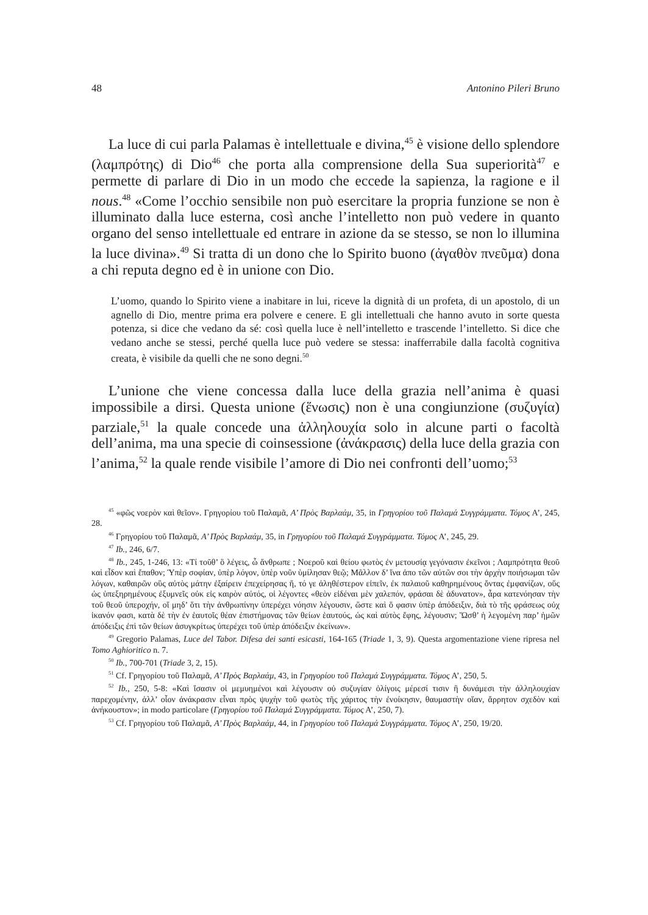48 Antonino Pileri Bruno
La luce di cui parla Palamas è intellettuale e divina,<sup>45</sup> è visione dello splendore (λαμπρότης) di Dio<sup>46</sup> che porta alla comprensione della Sua superiorità<sup>47</sup> e permette di parlare di Dio in un modo che eccede la sapienza, la ragione e il nous.<sup>48</sup> «Come l’occhio sensibile non può esercitare la propria funzione se non è illuminato dalla luce esterna, così anche l’intelletto non può vedere in quanto organo del senso intellettuale ed entrare in azione da se stesso, se non lo illumina la luce divina».<sup>49</sup> Si tratta di un dono che lo Spirito buono (ἀγαθὸν πνεῦμα) dona a chi reputa degno ed è in unione con Dio.
L’uomo, quando lo Spirito viene a inabitare in lui, riceve la dignità di un profeta, di un apostolo, di un agnello di Dio, mentre prima era polvere e cenere. E gli intellettuali che hanno avuto in sorte questa potenza, si dice che vedano da sé: così quella luce è nell’intelletto e trascende l’intelletto. Si dice che vedano anche se stessi, perché quella luce può vedere se stessa: inafferrabile dalla facoltà cognitiva creata, è visibile da quelli che ne sono degni.<sup>50</sup>
L’unione che viene concessa dalla luce della grazia nell’anima è quasi impossibile a dirsi. Questa unione (ἕνωσις) non è una congiunzione (συζυγία) parziale,<sup>51</sup> la quale concede una ἀλληλουχία solo in alcune parti o facoltà dell’anima, ma una specie di coinsessione (ἀνάκρασις) della luce della grazia con l’anima,<sup>52</sup> la quale rende visibile l’amore di Dio nei confronti dell’uomo;<sup>53</sup>
<sup>45</sup> «φῶς νοερὸν καὶ θεῖον». Γρηγορίου τοῦ Παλαμᾶ, Α’ Πρὸς Βαρλαάμ, 35, in Γρηγορίου τοῦ Παλαμά Συγγράμματα. Τόμος Α’, 245, 28.
<sup>46</sup> Γρηγορίου τοῦ Παλαμᾶ, Α’ Πρὸς Βαρλαάμ, 35, in Γρηγορίου τοῦ Παλαμά Συγγράμματα. Τόμος Α’, 245, 29.
<sup>47</sup> Ib., 246, 6/7.
<sup>48</sup> Ib., 245, 1-246, 13: «Τί τοῦθ’ ὃ λέγεις, ὦ ἄνθρωπε ; Νοεροῦ καὶ θείου φωτὸς ἐν μετουσίᾳ γεγόνασιν ἐκεῖνοι ; Λαμπρότητα θεοῦ καὶ εἶδον καὶ ἔπαθον; Ὑπὲρ σοφίαν, ὑπὲρ λόγον, ὑπὲρ νοῦν ὑμίλησαν θεῷ; Μᾶλλον δ’ ἵνα ἀπο τῶν αὐτῶν σοι τὴν ἀρχὴν ποιήσωμαι τῶν λόγων, καθαιρῶν οὓς αὐτὸς μάτην ἐξαίρειν ἐπεχείρησας ἤ, τό γε ἀληθέστερον εἰπεῖν, ἐκ παλαιοῦ καθηρημένους ὄντας ἐμφανίζων, οὕς ὡς ὑπεξηρημένους ἐξυμνεῖς οὐκ εἰς καιρὸν αὐτός, οἱ λέγοντες «θεὸν εἰδέναι μὲν χαλεπόν, φράσαι δὲ ἀδυνατον», ἆρα κατενόησαν τὴν τοῦ θεοῦ ὑπεροχήν, οἵ μηδ’ ὅτι τὴν ἀνθρωπίνην ὑπερέχει νόησιν λέγουσιν, ὥστε καὶ ὅ φασιν ὑπὲρ ἀπόδειξιν, διὰ τὸ τῆς φράσεως οὐχ ἱκανόν φασι, κατὰ δὲ τὴν ἐν ἑαυτοῖς θέαν ἐπιστήμονας τῶν θείων ἑαυτούς, ὡς καὶ αὐτὸς ἔφης, λέγουσιν; Ὥσθ’ ἡ λεγομένη παρ’ ἡμῶν ἀπόδειξις ἐπὶ τῶν θείων ἀσυγκρίτως ὑπερέχει τοῦ ὑπὲρ ἀπόδειξιν ἐκείνων».
<sup>49</sup> Gregorio Palamas, Luce del Tabor. Difesa dei santi esicasti, 164-165 (Triade 1, 3, 9). Questa argomentazione viene ripresa nel Tomo Aghioritico n. 7.
<sup>50</sup> Ib., 700-701 (Triade 3, 2, 15).
<sup>51</sup> Cf. Γρηγορίου τοῦ Παλαμᾶ, Α’ Πρὸς Βαρλαάμ, 43, in Γρηγορίου τοῦ Παλαμά Συγγράμματα. Τόμος Α’, 250, 5.
<sup>52</sup> Ib., 250, 5-8: «Καὶ ἴσασιν οἱ μεμυημένοι καὶ λέγουσιν οὐ συζυγίαν ὀλίγοις μέρεσί τισιν ἢ δυνάμεσι τὴν ἀλληλουχίαν παρεχομένην, ἀλλ’ οἷον ἀνάκρασιν εἶναι πρὸς ψυχὴν τοῦ φωτὸς τῆς χάριτος τὴν ἐνοίκησιν, θαυμαστὴν οἵαν, ἄρρητον σχεδὸν καὶ ἀνήκουστον»; in modo particolare (Γρηγορίου τοῦ Παλαμά Συγγράμματα. Τόμος Α’, 250, 7).
<sup>53</sup> Cf. Γρηγορίου τοῦ Παλαμᾶ, Α’ Πρὸς Βαρλαάμ, 44, in Γρηγορίου τοῦ Παλαμά Συγγράμματα. Τόμος Α’, 250, 19/20.